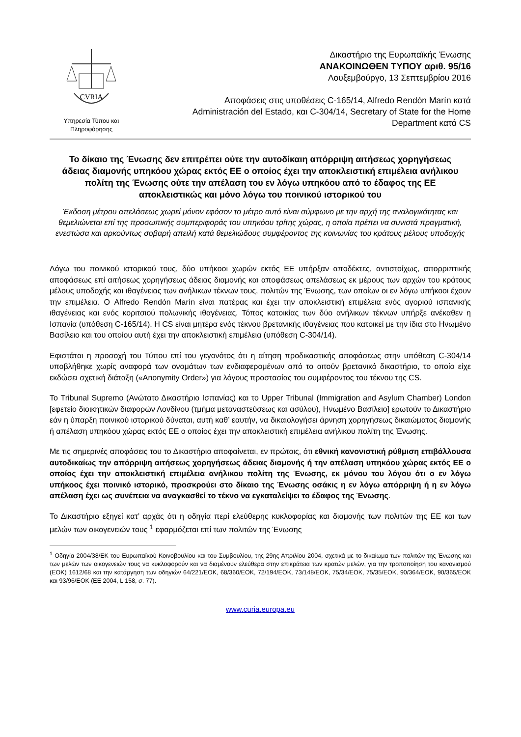CVRIA
Υπηρεσία Τύπου και
Πληροφόρησης
Δικαστήριο της Ευρωπαϊκής Ένωσης
ΑΝΑΚΟΙΝΩΘΕΝ ΤΥΠΟΥ αριθ. 95/16
Λουξεμβούργο, 13 Σεπτεμβρίου 2016
Αποφάσεις στις υποθέσεις C-165/14, Alfredo Rendón Marín κατά
Administración del Estado, και C-304/14, Secretary of State for the Home
Department κατά CS
Το δίκαιο της Ένωσης δεν επιτρέπει ούτε την αυτοδίκαιη απόρριψη αιτήσεως χορηγήσεως άδειας διαμονής υπηκόου χώρας εκτός ΕΕ ο οποίος έχει την αποκλειστική επιμέλεια ανήλικου πολίτη της Ένωσης ούτε την απέλαση του εν λόγω υπηκόου από το έδαφος της ΕΕ αποκλειστικώς και μόνο λόγω του ποινικού ιστορικού του
Έκδοση μέτρου απελάσεως χωρεί μόνον εφόσον το μέτρο αυτό είναι σύμφωνο με την αρχή της αναλογικότητας και θεμελιώνεται επί της προσωπικής συμπεριφοράς του υπηκόου τρίτης χώρας, η οποία πρέπει να συνιστά πραγματική, ενεστώσα και αρκούντως σοβαρή απειλή κατά θεμελιώδους συμφέροντος της κοινωνίας του κράτους μέλους υποδοχής
Λόγω του ποινικού ιστορικού τους, δύο υπήκοοι χωρών εκτός ΕΕ υπήρξαν αποδέκτες, αντιστοίχως, απορριπτικής αποφάσεως επί αιτήσεως χορηγήσεως άδειας διαμονής και αποφάσεως απελάσεως εκ μέρους των αρχών του κράτους μέλους υποδοχής και ιθαγένειας των ανήλικων τέκνων τους, πολιτών της Ένωσης, των οποίων οι εν λόγω υπήκοοι έχουν την επιμέλεια. Ο Alfredo Rendón Marín είναι πατέρας και έχει την αποκλειστική επιμέλεια ενός αγοριού ισπανικής ιθαγένειας και ενός κοριτσιού πολωνικής ιθαγένειας. Τόπος κατοικίας των δύο ανήλικων τέκνων υπήρξε ανέκαθεν η Ισπανία (υπόθεση C-165/14). Η CS είναι μητέρα ενός τέκνου βρετανικής ιθαγένειας που κατοικεί με την ίδια στο Ηνωμένο Βασίλειο και του οποίου αυτή έχει την αποκλειστική επιμέλεια (υπόθεση C-304/14).
Εφιστάται η προσοχή του Τύπου επί του γεγονότος ότι η αίτηση προδικαστικής αποφάσεως στην υπόθεση C-304/14 υποβλήθηκε χωρίς αναφορά των ονομάτων των ενδιαφερομένων από το αιτούν βρετανικό δικαστήριο, το οποίο είχε εκδώσει σχετική διάταξη («Anonymity Order») για λόγους προστασίας του συμφέροντος του τέκνου της CS.
Το Tribunal Supremo (Ανώτατο Δικαστήριο Ισπανίας) και το Upper Tribunal (Immigration and Asylum Chamber) London [εφετείο διοικητικών διαφορών Λονδίνου (τμήμα μεταναστεύσεως και ασύλου), Ηνωμένο Βασίλειο] ερωτούν το Δικαστήριο εάν η ύπαρξη ποινικού ιστορικού δύναται, αυτή καθ’ εαυτήν, να δικαιολογήσει άρνηση χορηγήσεως δικαιώματος διαμονής ή απέλαση υπηκόου χώρας εκτός ΕΕ ο οποίος έχει την αποκλειστική επιμέλεια ανήλικου πολίτη της Ένωσης.
Με τις σημερινές αποφάσεις του το Δικαστήριο αποφαίνεται, εν πρώτοις, ότι εθνική κανονιστική ρύθμιση επιβάλλουσα αυτοδικαίως την απόρριψη αιτήσεως χορηγήσεως άδειας διαμονής ή την απέλαση υπηκόου χώρας εκτός ΕΕ ο οποίος έχει την αποκλειστική επιμέλεια ανήλικου πολίτη της Ένωσης, εκ μόνου του λόγου ότι ο εν λόγω υπήκοος έχει ποινικό ιστορικό, προσκρούει στο δίκαιο της Ένωσης οσάκις η εν λόγω απόρριψη ή η εν λόγω απέλαση έχει ως συνέπεια να αναγκασθεί το τέκνο να εγκαταλείψει το έδαφος της Ένωσης.
Το Δικαστήριο εξηγεί κατ’ αρχάς ότι η οδηγία περί ελεύθερης κυκλοφορίας και διαμονής των πολιτών της ΕΕ και των μελών των οικογενειών τους <sup>1</sup> εφαρμόζεται επί των πολιτών της Ένωσης
<sup>1</sup> Οδηγία 2004/38/ΕΚ του Ευρωπαϊκού Κοινοβουλίου και του Συμβουλίου, της 29ης Απριλίου 2004, σχετικά με το δικαίωμα των πολιτών της Ένωσης και των μελών των οικογενειών τους να κυκλοφορούν και να διαμένουν ελεύθερα στην επικράτεια των κρατών μελών, για την τροποποίηση του κανονισμού (ΕΟΚ) 1612/68 και την κατάργηση των οδηγιών 64/221/ΕΟΚ, 68/360/ΕΟΚ, 72/194/ΕΟΚ, 73/148/ΕΟΚ, 75/34/ΕΟΚ, 75/35/ΕΟΚ, 90/364/ΕΟΚ, 90/365/ΕΟΚ και 93/96/ΕΟΚ (ΕΕ 2004, L 158, σ. 77).
www.curia.europa.eu